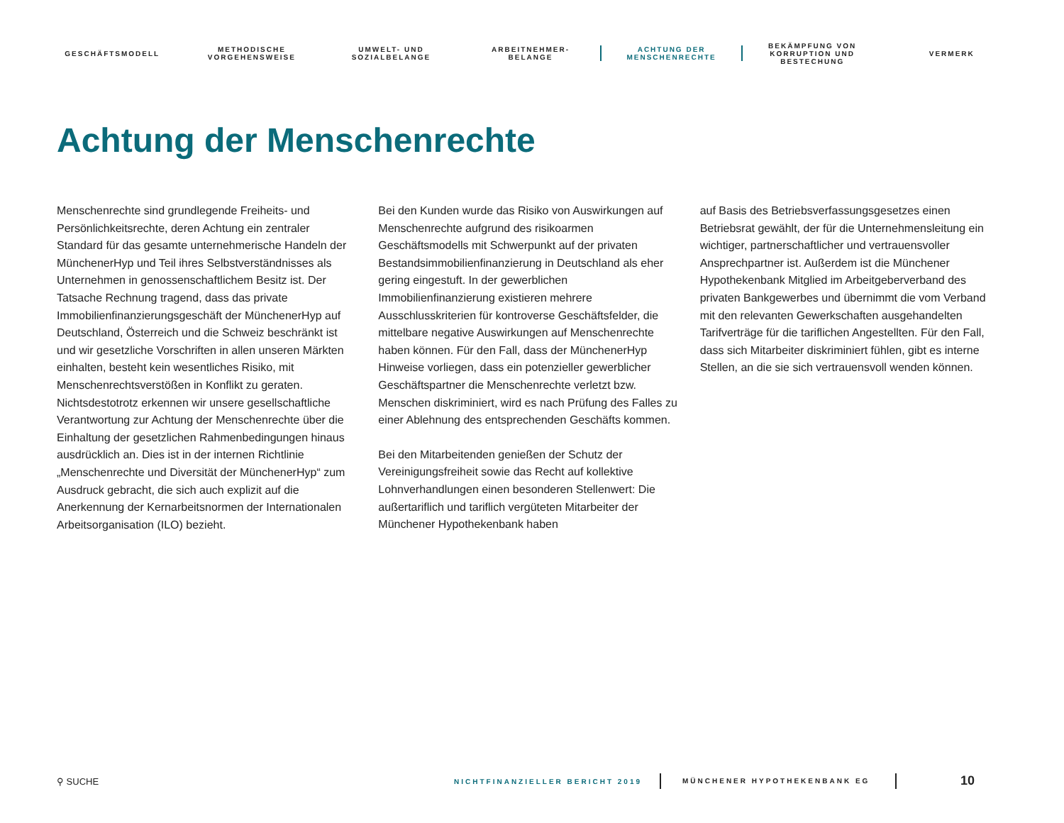GESCHÄFTSMODELL
METHODISCHE
VORGEHENSWEISE
UMWELT- UND
SOZIALBELANGE
ARBEITNEHMER-
BELANGE
ACHTUNG DER
MENSCHENRECHTE
BEKÄMPFUNG VON
KORRUPTION UND
BESTECHUNG
VERMERK
Achtung der Menschenrechte
Menschenrechte sind grundlegende Freiheits- und Persönlichkeitsrechte, deren Achtung ein zentraler Standard für das gesamte unternehmerische Handeln der MünchenerHyp und Teil ihres Selbstverständnisses als Unternehmen in genossenschaftlichem Besitz ist. Der Tatsache Rechnung tragend, dass das private Immobilienfinanzierungsgeschäft der MünchenerHyp auf Deutschland, Österreich und die Schweiz beschränkt ist und wir gesetzliche Vorschriften in allen unseren Märkten einhalten, besteht kein wesentliches Risiko, mit Menschenrechtsverstößen in Konflikt zu geraten. Nichtsdestotrotz erkennen wir unsere gesellschaftliche Verantwortung zur Achtung der Menschenrechte über die Einhaltung der gesetzlichen Rahmenbedingungen hinaus ausdrücklich an. Dies ist in der internen Richtlinie „Menschenrechte und Diversität der MünchenerHyp“ zum Ausdruck gebracht, die sich auch explizit auf die Anerkennung der Kernarbeitsnormen der Internationalen Arbeitsorganisation (ILO) bezieht.
Bei den Kunden wurde das Risiko von Auswirkungen auf Menschenrechte aufgrund des risikoarmen Geschäftsmodells mit Schwerpunkt auf der privaten Bestandsimmobilienfinanzierung in Deutschland als eher gering eingestuft. In der gewerblichen Immobilienfinanzierung existieren mehrere Ausschlusskriterien für kontroverse Geschäftsfelder, die mittelbare negative Auswirkungen auf Menschenrechte haben können. Für den Fall, dass der MünchenerHyp Hinweise vorliegen, dass ein potenzieller gewerblicher Geschäftspartner die Menschenrechte verletzt bzw. Menschen diskriminiert, wird es nach Prüfung des Falles zu einer Ablehnung des entsprechenden Geschäfts kommen.
Bei den Mitarbeitenden genießen der Schutz der Vereinigungsfreiheit sowie das Recht auf kollektive Lohnverhandlungen einen besonderen Stellenwert: Die außertariflich und tariflich vergüteten Mitarbeiter der Münchener Hypothekenbank haben
auf Basis des Betriebsverfassungsgesetzes einen Betriebsrat gewählt, der für die Unternehmensleitung ein wichtiger, partnerschaftlicher und vertrauensvoller Ansprechpartner ist. Außerdem ist die Münchener Hypothekenbank Mitglied im Arbeitgeberverband des privaten Bankgewerbes und übernimmt die vom Verband mit den relevanten Gewerkschaften ausgehandelten Tarifverträge für die tariflichen Angestellten. Für den Fall, dass sich Mitarbeiter diskriminiert fühlen, gibt es interne Stellen, an die sie sich vertrauensvoll wenden können.
⚲ SUCHE NICHTFINANZIELLER BERICHT 2019 MÜNCHENER HYPOTHEKENBANK EG 10